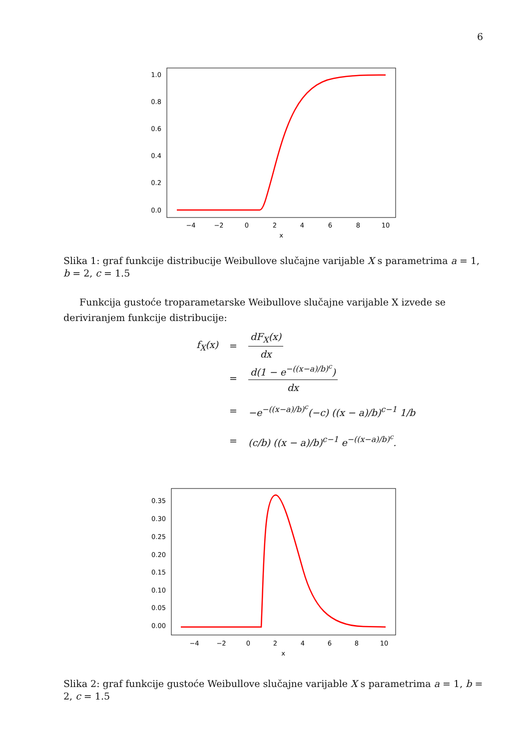6
1.0
0.8
0.6
0.4
0.2
0.0
−4
−2
0
2
4
6
8
10
x
Slika 1: graf funkcije distribucije Weibullove slučajne varijable X s parametrima a = 1, b = 2, c = 1.5
Funkcija gustoće troparametarske Weibullove slučajne varijable X izvede se deriviranjem funkcije distribucije:
f<sub>X</sub>(x) = dF<sub>X</sub>(x) dx
= d(1 − e<sup>−((x−a)/b)<sup>c</sup></sup>) dx
= −e<sup>−((x−a)/b)<sup>c</sup></sup>(−c) ((x − a)/b)<sup>c−1</sup> 1/b
= (c/b) ((x − a)/b)<sup>c−1</sup> e<sup>−((x−a)/b)<sup>c</sup></sup>.
0.35
0.30
0.25
0.20
0.15
0.10
0.05
0.00
−4
−2
0
2
4
6
8
10
x
Slika 2: graf funkcije gustoće Weibullove slučajne varijable X s parametrima a = 1, b = 2, c = 1.5